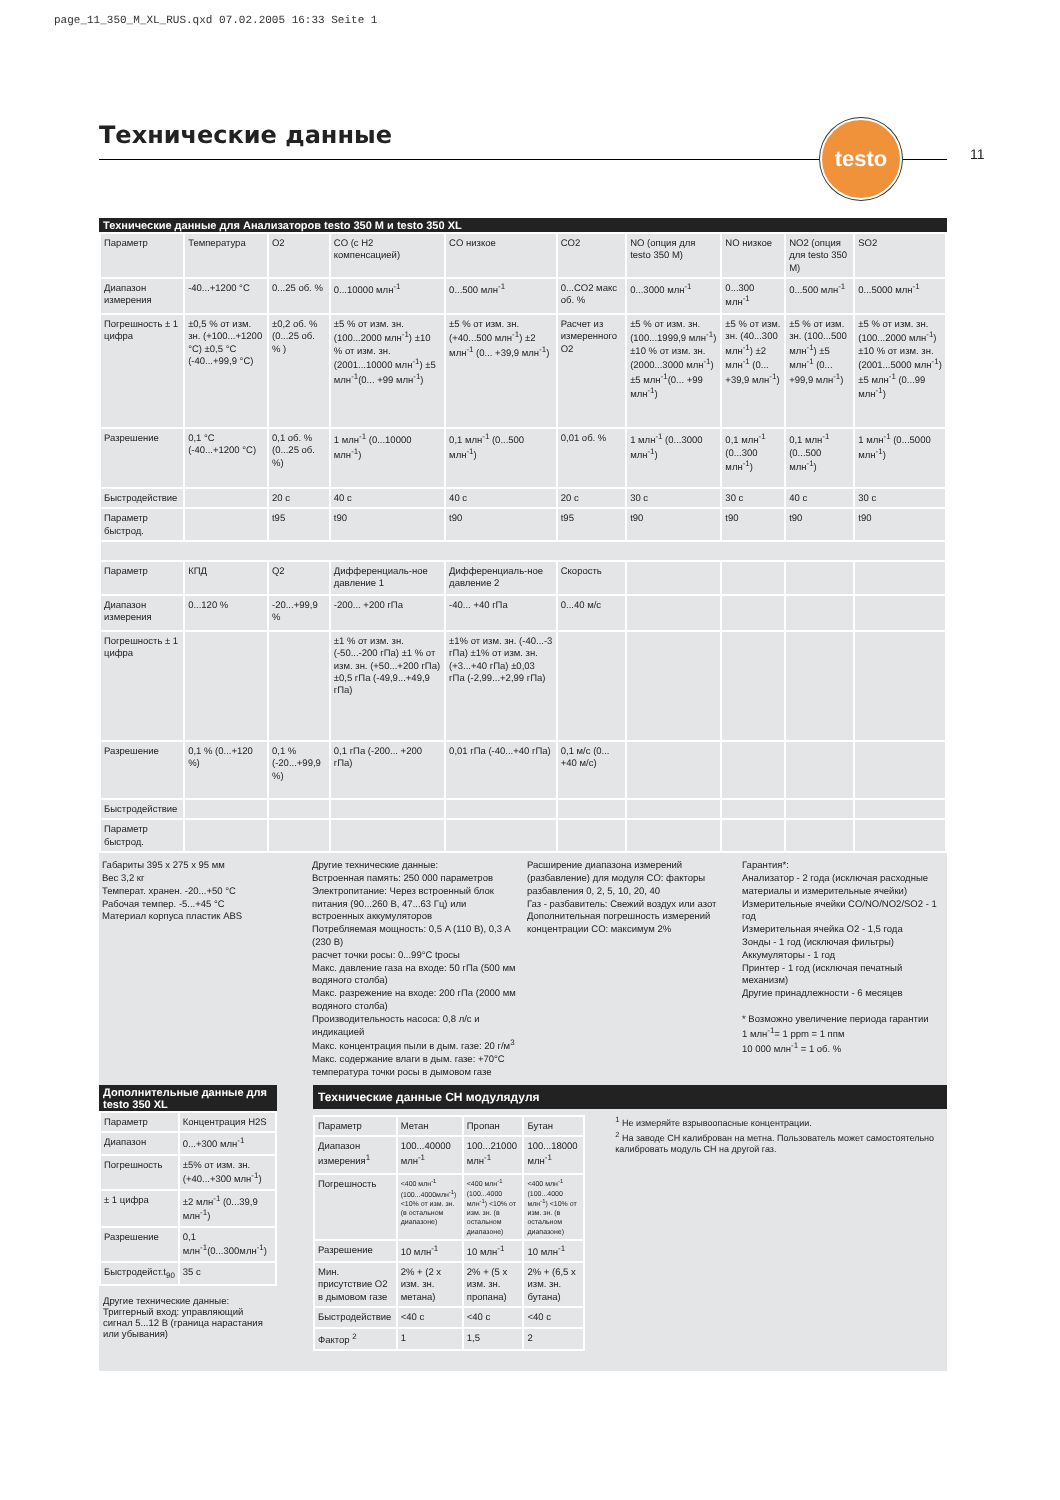page_11_350_M_XL_RUS.qxd 07.02.2005 16:33 Seite 1
Технические данные
testo
11
Технические данные для Анализаторов testo 350 M и testo 350 XL
| Параметр | Температура | O2 | CO (с H2 компенсацией) | CO низкое | CO2 | NO (опция для testo 350 M) | NO низкое | NO2 (опция для testo 350 M) | SO2 |
| Диапазон измерения | -40...+1200 °C | 0...25 об. % | 0...10000 млн<sup>-1</sup> | 0...500 млн<sup>-1</sup> | 0...CO2 макс об. % | 0...3000 млн<sup>-1</sup> | 0...300 млн<sup>-1</sup> | 0...500 млн<sup>-1</sup> | 0...5000 млн<sup>-1</sup> |
| Погрешность ± 1 цифра | ±0,5 % от изм. зн. (+100...+1200 °C) ±0,5 °C (-40...+99,9 °C) | ±0,2 об. % (0...25 об. % ) | ±5 % от изм. зн. (100...2000 млн<sup>-1</sup>) ±10 % от изм. зн. (2001...10000 млн<sup>-1</sup>) ±5 млн<sup>-1</sup>(0... +99 млн<sup>-1</sup>) | ±5 % от изм. зн. (+40...500 млн<sup>-1</sup>) ±2 млн<sup>-1</sup> (0... +39,9 млн<sup>-1</sup>) | Расчет из измеренного O2 | ±5 % от изм. зн. (100...1999,9 млн<sup>-1</sup>) ±10 % от изм. зн. (2000...3000 млн<sup>-1</sup>) ±5 млн<sup>-1</sup>(0... +99 млн<sup>-1</sup>) | ±5 % от изм. зн. (40...300 млн<sup>-1</sup>) ±2 млн<sup>-1</sup> (0... +39,9 млн<sup>-1</sup>) | ±5 % от изм. зн. (100...500 млн<sup>-1</sup>) ±5 млн<sup>-1</sup> (0... +99,9 млн<sup>-1</sup>) | ±5 % от изм. зн. (100...2000 млн<sup>-1</sup>) ±10 % от изм. зн. (2001...5000 млн<sup>-1</sup>) ±5 млн<sup>-1</sup> (0...99 млн<sup>-1</sup>) |
| Разрешение | 0,1 °C (-40...+1200 °C) | 0,1 об. % (0...25 об. %) | 1 млн<sup>-1</sup> (0...10000 млн<sup>-1</sup>) | 0,1 млн<sup>-1</sup> (0...500 млн<sup>-1</sup>) | 0,01 об. % | 1 млн<sup>-1</sup> (0...3000 млн<sup>-1</sup>) | 0,1 млн<sup>-1</sup> (0...300 млн<sup>-1</sup>) | 0,1 млн<sup>-1</sup> (0...500 млн<sup>-1</sup>) | 1 млн<sup>-1</sup> (0...5000 млн<sup>-1</sup>) |
| Быстродействие | | 20 с | 40 с | 40 с | 20 с | 30 с | 30 с | 40 с | 30 с |
| Параметр быстрод. | | t95 | t90 | t90 | t95 | t90 | t90 | t90 | t90 |
| Параметр | КПД | Q2 | Дифференциаль-ное давление 1 | Дифференциаль-ное давление 2 | Скорость | | | | |
| Диапазон измерения | 0...120 % | -20...+99,9 % | -200... +200 гПа | -40... +40 гПа | 0...40 м/с | | | | |
| Погрешность ± 1 цифра | | | ±1 % от изм. зн. (-50...-200 гПа) ±1 % от изм. зн. (+50...+200 гПа) ±0,5 гПа (-49,9...+49,9 гПа) | ±1% от изм. зн. (-40...-3 гПа) ±1% от изм. зн. (+3...+40 гПа) ±0,03 гПа (-2,99...+2,99 гПа) | | | | | |
| Разрешение | 0,1 % (0...+120 %) | 0,1 % (-20...+99,9 %) | 0,1 гПа (-200... +200 гПа) | 0,01 гПа (-40...+40 гПа) | 0,1 м/с (0... +40 м/с) | | | | |
| Быстродействие | | | | | | | | | |
| Параметр быстрод. | | | | | | | | | |
Габариты 395 x 275 x 95 мм
Вес 3,2 кг
Температ. хранен. -20...+50 °C
Рабочая темпер. -5...+45 °C
Материал корпуса пластик ABS
Другие технические данные:
Встроенная память: 250 000 параметров
Электропитание: Через встроенный блок питания (90...260 В, 47...63 Гц) или встроенных аккумуляторов
Потребляемая мощность: 0,5 A (110 В), 0,3 A (230 В)
расчет точки росы: 0...99°C tросы
Макс. давление газа на входе: 50 гПа (500 мм водяного столба)
Макс. разрежение на входе: 200 гПа (2000 мм водяного столба)
Производительность насоса: 0,8 л/с и индикацией
Макс. концентрация пыли в дым. газе: 20 г/м<sup>3</sup>
Макс. содержание влаги в дым. газе: +70°C температура точки росы в дымовом газе
Расширение диапазона измерений (разбавление) для модуля CO: факторы разбавления 0, 2, 5, 10, 20, 40
Газ - разбавитель: Свежий воздух или азот
Дополнительная погрешность измерений концентрации CO: максимум 2%
Гарантия*:
Анализатор - 2 года (исключая расходные материалы и измерительные ячейки)
Измерительные ячейки CO/NO/NO2/SO2 - 1 год
Измерительная ячейка O2 - 1,5 года
Зонды - 1 год (исключая фильтры)
Аккумуляторы - 1 год
Принтер - 1 год (исключая печатный механизм)
Другие принадлежности - 6 месяцев
* Возможно увеличение периода гарантии
1 млн<sup>-1</sup>= 1 ppm = 1 ппм
10 000 млн<sup>-1</sup> = 1 об. %
Дополнительные данные для testo 350 XL
| Параметр | Концентрация H2S |
| Диапазон | 0...+300 млн<sup>-1</sup> |
| Погрешность | ±5% от изм. зн. (+40...+300 млн<sup>-1</sup>) |
| ± 1 цифра | ±2 млн<sup>-1</sup> (0...39,9 млн<sup>-1</sup>) |
| Разрешение | 0,1 млн<sup>-1</sup>(0...300млн<sup>-1</sup>) |
| Быстродейст.t<sub>90</sub> | 35 с |
Другие технические данные:
Триггерный вход: управляющий сигнал 5...12 В (граница нарастания или убывания)
Технические данные CH модулядуля
| Параметр | Метан | Пропан | Бутан |
| Диапазон измерения<sup>1</sup> | 100...40000 млн<sup>-1</sup> | 100...21000 млн<sup>-1</sup> | 100...18000 млн<sup>-1</sup> |
| Погрешность | <400 млн<sup>-1</sup> (100...4000млн<sup>-1</sup>) <10% от изм. зн. (в остальном диапазоне) | <400 млн<sup>-1</sup> (100...4000 млн<sup>-1</sup>) <10% от изм. зн. (в остальном диапазоне) | <400 млн<sup>-1</sup> (100...4000 млн<sup>-1</sup>) <10% от изм. зн. (в остальном диапазоне) |
| Разрешение | 10 млн<sup>-1</sup> | 10 млн<sup>-1</sup> | 10 млн<sup>-1</sup> |
| Мин. присутствие O2 в дымовом газе | 2% + (2 x изм. зн. метана) | 2% + (5 x изм. зн. пропана) | 2% + (6,5 x изм. зн. бутана) |
| Быстродействие | <40 с | <40 с | <40 с |
| Фактор <sup>2</sup> | 1 | 1,5 | 2 |
<sup>1</sup> Не измеряйте взрывоопасные концентрации.
<sup>2</sup> На заводе CH калиброван на метна. Пользователь может самостоятельно калибровать модуль CH на другой газ.